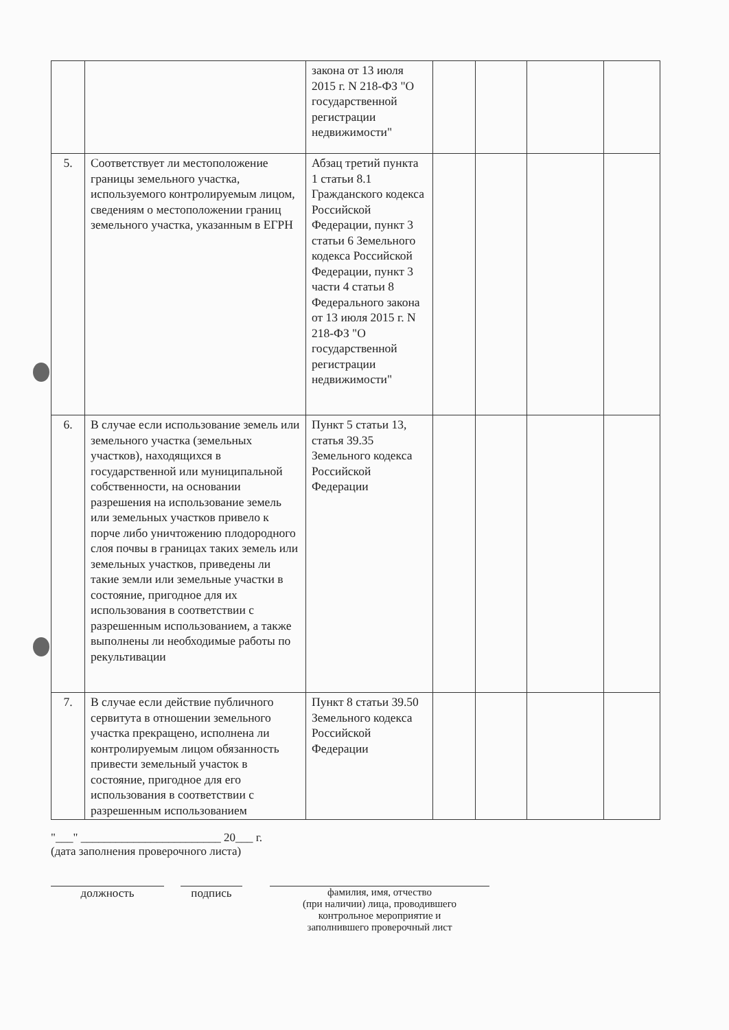| | | закона от 13 июля 2015 г. N 218-ФЗ "О государственной регистрации недвижимости" | | | | |
| 5. | Соответствует ли местоположение границы земельного участка, используемого контролируемым лицом, сведениям о местоположении границ земельного участка, указанным в ЕГРН | Абзац третий пункта 1 статьи 8.1 Гражданского кодекса Российской Федерации, пункт 3 статьи 6 Земельного кодекса Российской Федерации, пункт 3 части 4 статьи 8 Федерального закона от 13 июля 2015 г. N 218-ФЗ "О государственной регистрации недвижимости" | | | | |
| 6. | В случае если использование земель или земельного участка (земельных участков), находящихся в государственной или муниципальной собственности, на основании разрешения на использование земель или земельных участков привело к порче либо уничтожению плодородного слоя почвы в границах таких земель или земельных участков, приведены ли такие земли или земельные участки в состояние, пригодное для их использования в соответствии с разрешенным использованием, а также выполнены ли необходимые работы по рекультивации | Пункт 5 статьи 13, статья 39.35 Земельного кодекса Российской Федерации | | | | |
| 7. | В случае если действие публичного сервитута в отношении земельного участка прекращено, исполнена ли контролируемым лицом обязанность привести земельный участок в состояние, пригодное для его использования в соответствии с разрешенным использованием | Пункт 8 статьи 39.50 Земельного кодекса Российской Федерации | | | | |
"___" ________________________ 20___ г.
(дата заполнения проверочного листа)
должность подпись фамилия, имя, отчество
(при наличии) лица, проводившего
контрольное мероприятие и
заполнившего проверочный лист